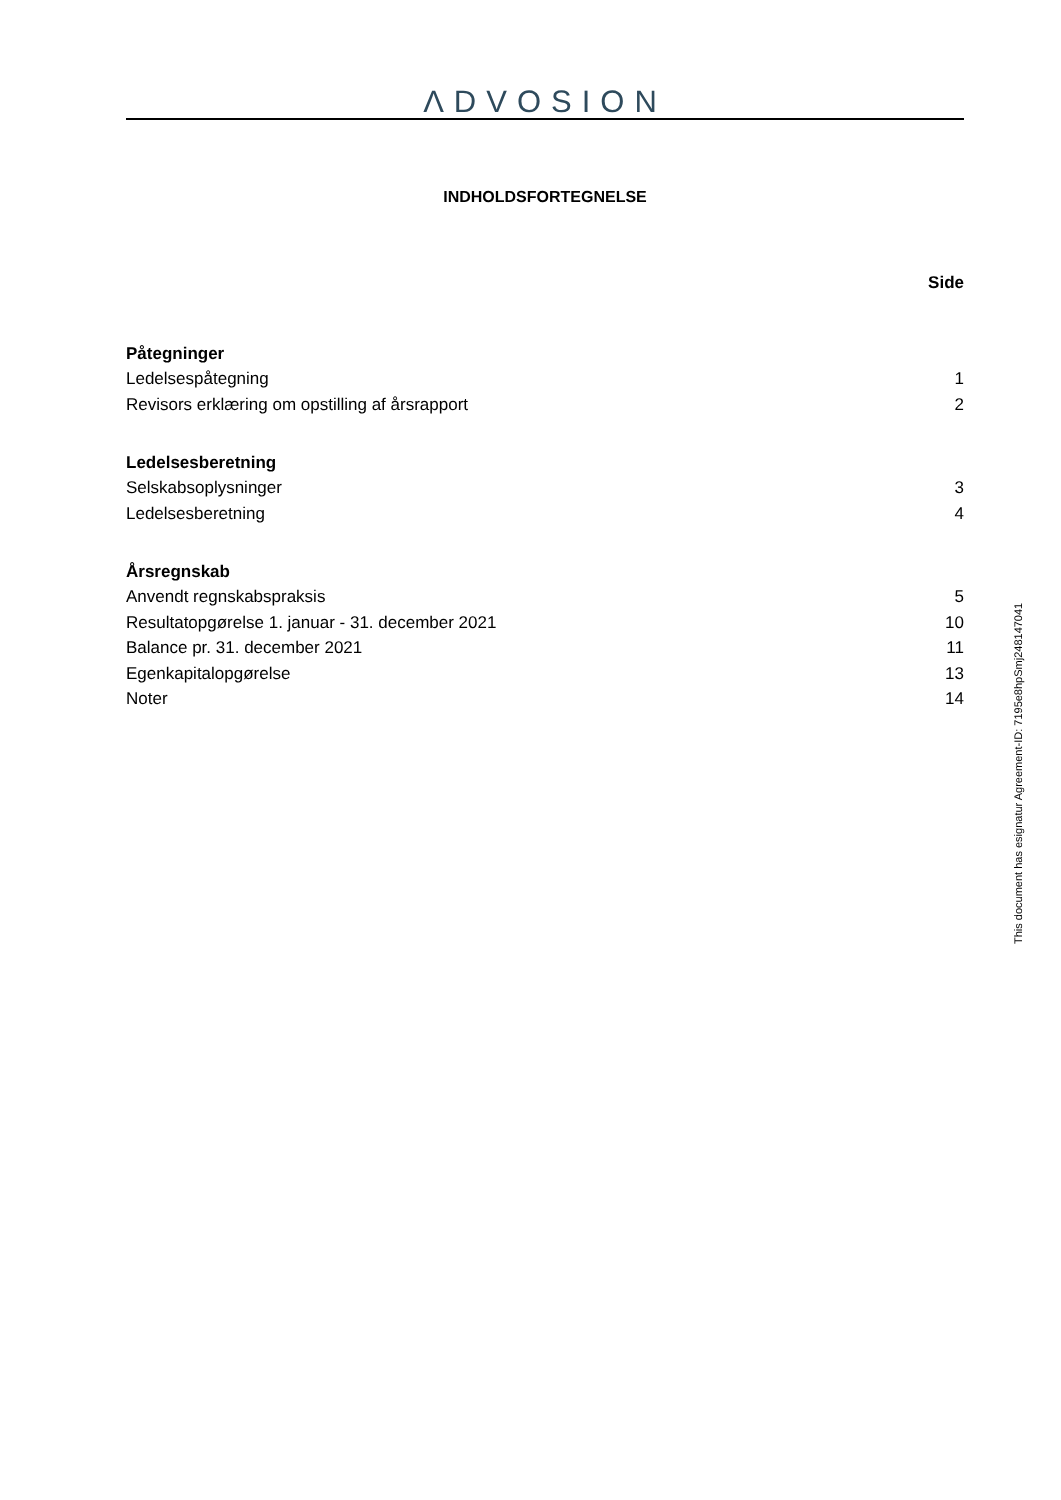ΛDVOSION
INDHOLDSFORTEGNELSE
Side
Påtegninger
Ledelsespåtegning 1
Revisors erklæring om opstilling af årsrapport 2
Ledelsesberetning
Selskabsoplysninger 3
Ledelsesberetning 4
Årsregnskab
Anvendt regnskabspraksis 5
Resultatopgørelse 1. januar - 31. december 2021 10
Balance pr. 31. december 2021 11
Egenkapitalopgørelse 13
Noter 14
This document has esignatur Agreement-ID: 7195e8hpSmj248147041